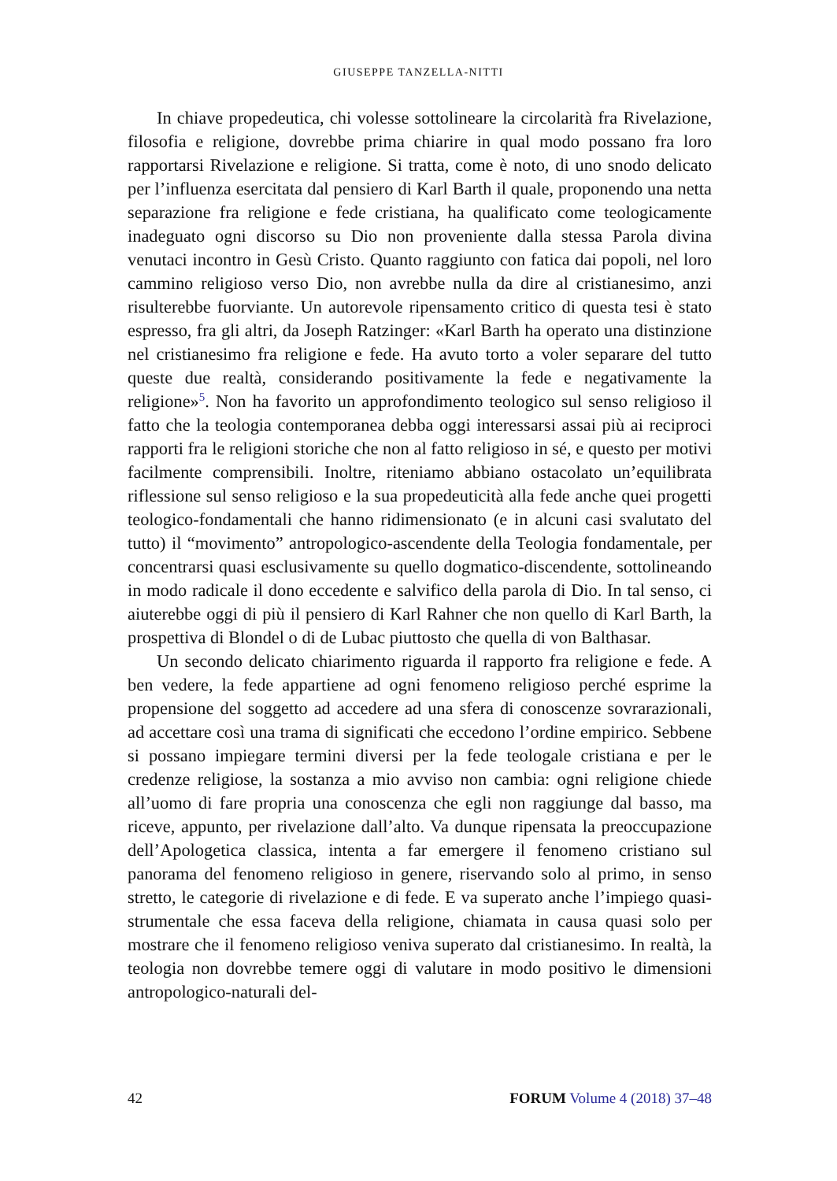GIUSEPPE TANZELLA-NITTI
In chiave propedeutica, chi volesse sottolineare la circolarità fra Rivelazione, filosofia e religione, dovrebbe prima chiarire in qual modo possano fra loro rapportarsi Rivelazione e religione. Si tratta, come è noto, di uno snodo delicato per l’influenza esercitata dal pensiero di Karl Barth il quale, proponendo una netta separazione fra religione e fede cristiana, ha qualificato come teologicamente inadeguato ogni discorso su Dio non proveniente dalla stessa Parola divina venutaci incontro in Gesù Cristo. Quanto raggiunto con fatica dai popoli, nel loro cammino religioso verso Dio, non avrebbe nulla da dire al cristianesimo, anzi risulterebbe fuorviante. Un autorevole ripensamento critico di questa tesi è stato espresso, fra gli altri, da Joseph Ratzinger: «Karl Barth ha operato una distinzione nel cristianesimo fra religione e fede. Ha avuto torto a voler separare del tutto queste due realtà, considerando positivamente la fede e negativamente la religione»<sup>5</sup>. Non ha favorito un approfondimento teologico sul senso religioso il fatto che la teologia contemporanea debba oggi interessarsi assai più ai reciproci rapporti fra le religioni storiche che non al fatto religioso in sé, e questo per motivi facilmente comprensibili. Inoltre, riteniamo abbiano ostacolato un’equilibrata riflessione sul senso religioso e la sua propedeuticità alla fede anche quei progetti teologico-fondamentali che hanno ridimensionato (e in alcuni casi svalutato del tutto) il “movimento” antropologico-ascendente della Teologia fondamentale, per concentrarsi quasi esclusivamente su quello dogmatico-discendente, sottolineando in modo radicale il dono eccedente e salvifico della parola di Dio. In tal senso, ci aiuterebbe oggi di più il pensiero di Karl Rahner che non quello di Karl Barth, la prospettiva di Blondel o di de Lubac piuttosto che quella di von Balthasar.
Un secondo delicato chiarimento riguarda il rapporto fra religione e fede. A ben vedere, la fede appartiene ad ogni fenomeno religioso perché esprime la propensione del soggetto ad accedere ad una sfera di conoscenze sovrarazionali, ad accettare così una trama di significati che eccedono l’ordine empirico. Sebbene si possano impiegare termini diversi per la fede teologale cristiana e per le credenze religiose, la sostanza a mio avviso non cambia: ogni religione chiede all’uomo di fare propria una conoscenza che egli non raggiunge dal basso, ma riceve, appunto, per rivelazione dall’alto. Va dunque ripensata la preoccupazione dell’Apologetica classica, intenta a far emergere il fenomeno cristiano sul panorama del fenomeno religioso in genere, riservando solo al primo, in senso stretto, le categorie di rivelazione e di fede. E va superato anche l’impiego quasi-strumentale che essa faceva della religione, chiamata in causa quasi solo per mostrare che il fenomeno religioso veniva superato dal cristianesimo. In realtà, la teologia non dovrebbe temere oggi di valutare in modo positivo le dimensioni antropologico-naturali del-
42 FORUM Volume 4 (2018) 37–48